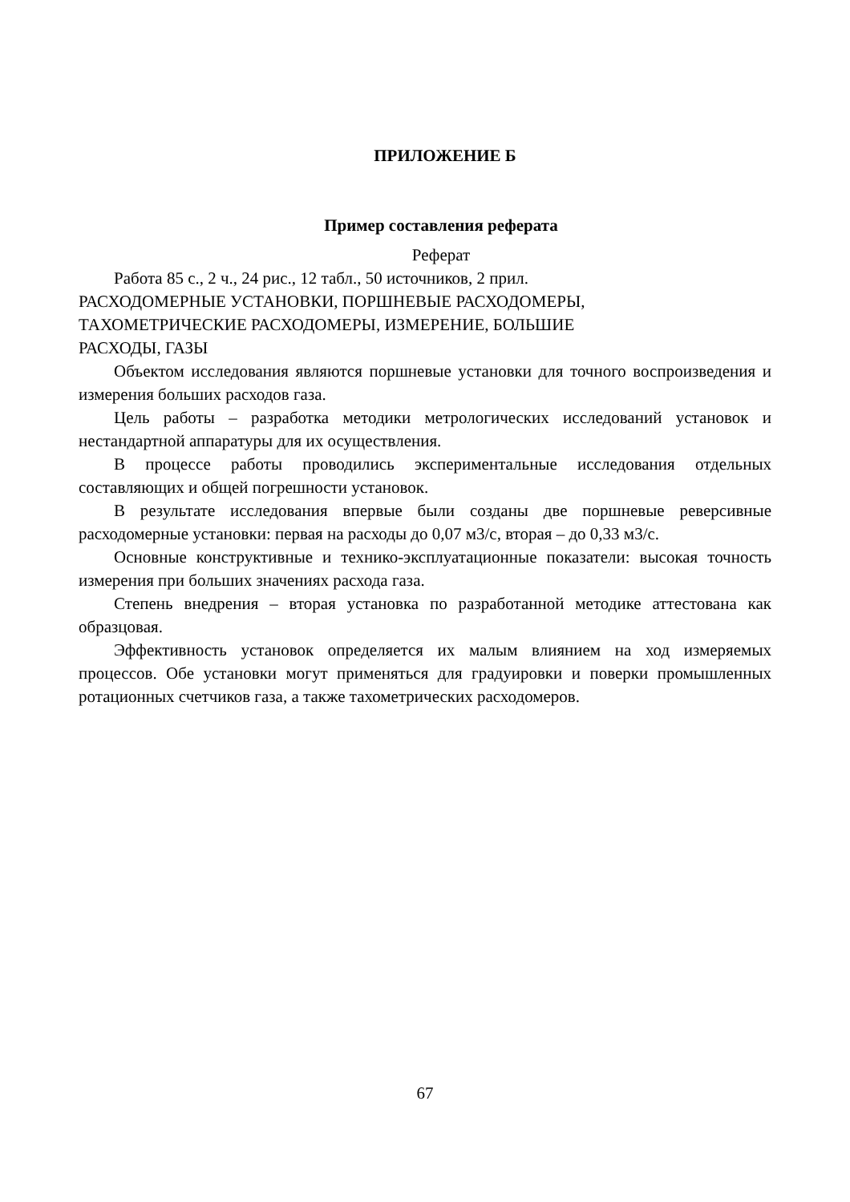ПРИЛОЖЕНИЕ Б
Пример составления реферата
Реферат
Работа 85 с., 2 ч., 24 рис., 12 табл., 50 источников, 2 прил.
РАСХОДОМЕРНЫЕ УСТАНОВКИ, ПОРШНЕВЫЕ РАСХОДОМЕРЫ,
ТАХОМЕТРИЧЕСКИЕ РАСХОДОМЕРЫ, ИЗМЕРЕНИЕ, БОЛЬШИЕ
РАСХОДЫ, ГАЗЫ
Объектом исследования являются поршневые установки для точного воспроизведения и измерения больших расходов газа.
Цель работы – разработка методики метрологических исследований установок и нестандартной аппаратуры для их осуществления.
В процессе работы проводились экспериментальные исследования отдельных составляющих и общей погрешности установок.
В результате исследования впервые были созданы две поршневые реверсивные расходомерные установки: первая на расходы до 0,07 м3/с, вторая – до 0,33 м3/с.
Основные конструктивные и технико-эксплуатационные показатели: высокая точность измерения при больших значениях расхода газа.
Степень внедрения – вторая установка по разработанной методике аттестована как образцовая.
Эффективность установок определяется их малым влиянием на ход измеряемых процессов. Обе установки могут применяться для градуировки и поверки промышленных ротационных счетчиков газа, а также тахометрических расходомеров.
67